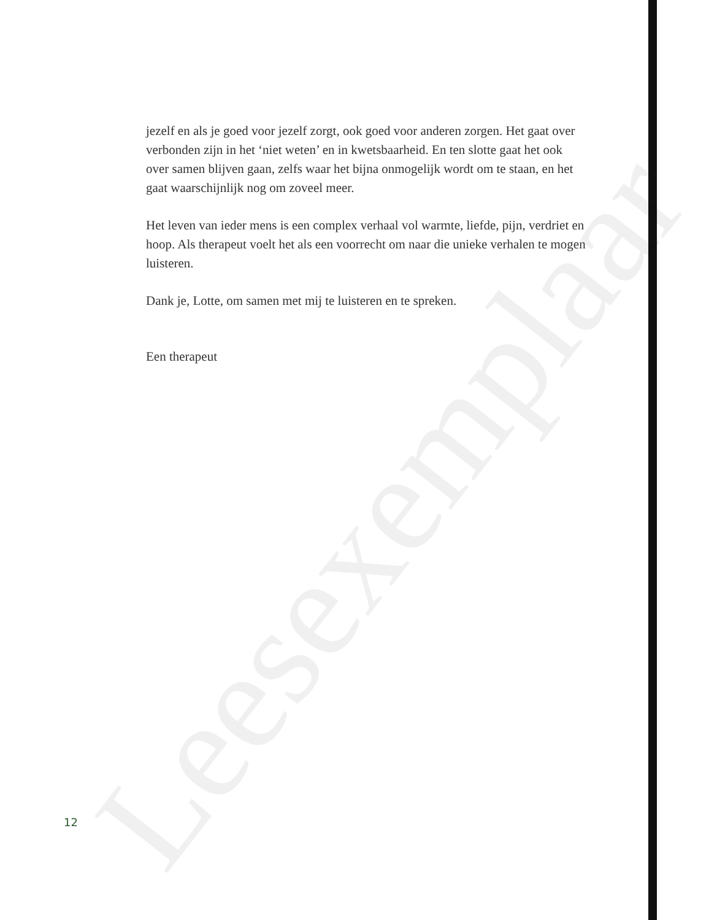Leesexemplaar
jezelf en als je goed voor jezelf zorgt, ook goed voor anderen zorgen. Het gaat over verbonden zijn in het ‘niet weten’ en in kwetsbaarheid. En ten slotte gaat het ook over samen blijven gaan, zelfs waar het bijna onmogelijk wordt om te staan, en het gaat waarschijnlijk nog om zoveel meer.
Het leven van ieder mens is een complex verhaal vol warmte, liefde, pijn, verdriet en hoop. Als therapeut voelt het als een voorrecht om naar die unieke verhalen te mogen luisteren.
Dank je, Lotte, om samen met mij te luisteren en te spreken.
Een therapeut
12